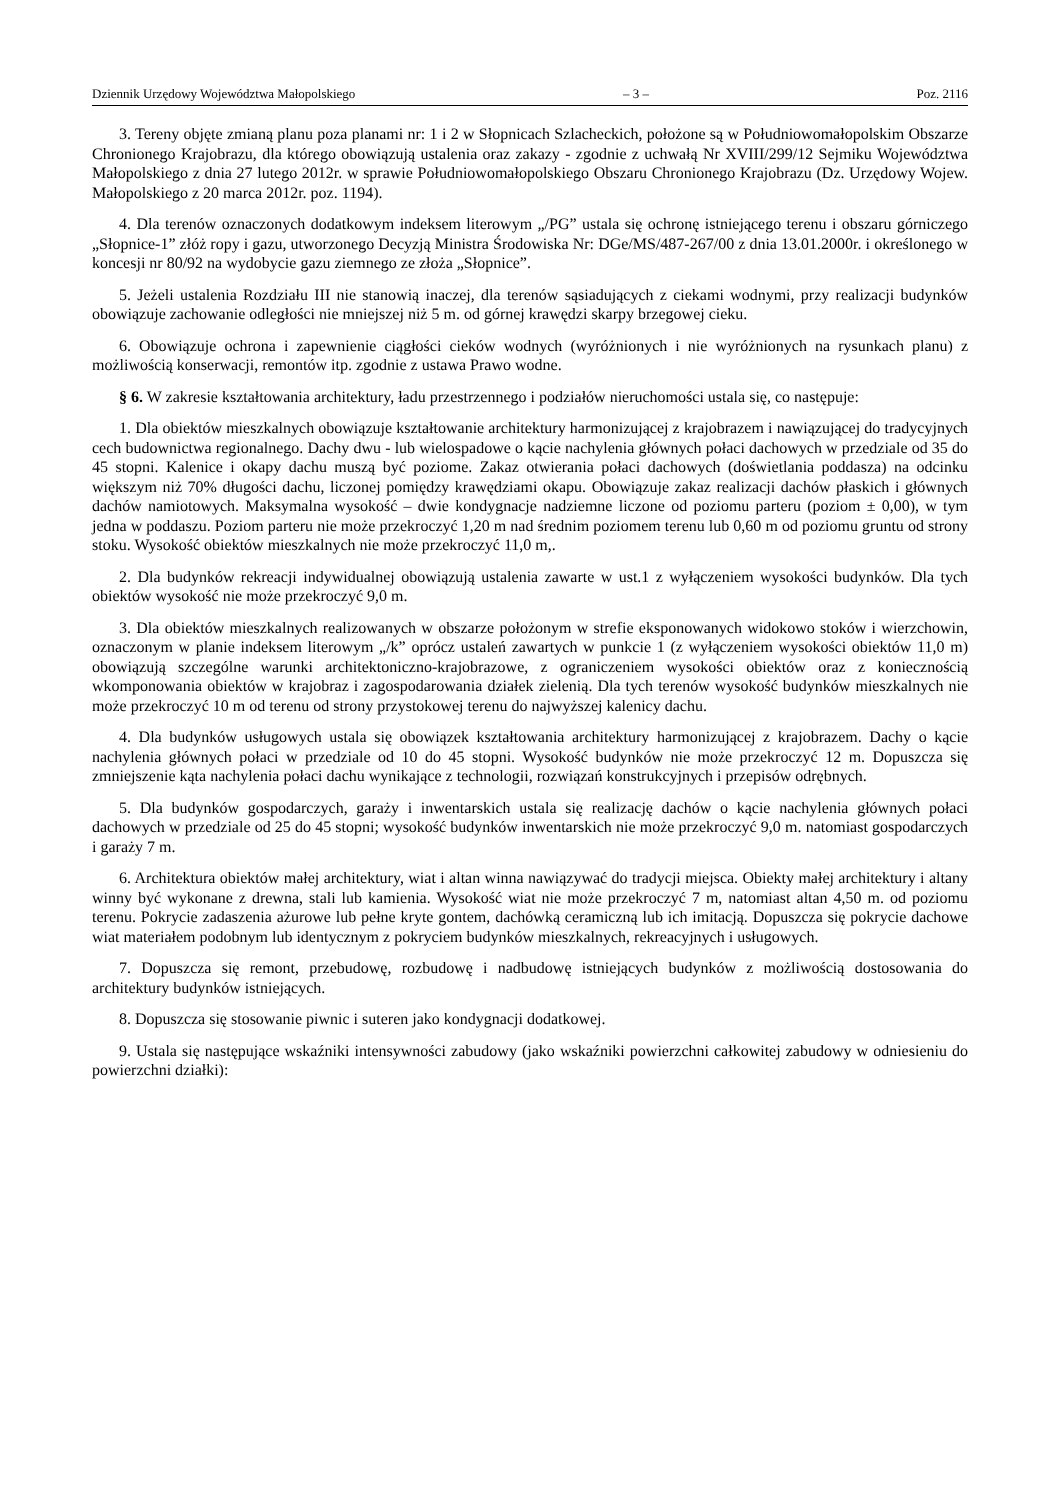Dziennik Urzędowy Województwa Małopolskiego – 3 – Poz. 2116
3. Tereny objęte zmianą planu poza planami nr: 1 i 2 w Słopnicach Szlacheckich, położone są w Południowomałopolskim Obszarze Chronionego Krajobrazu, dla którego obowiązują ustalenia oraz zakazy - zgodnie z uchwałą Nr XVIII/299/12 Sejmiku Województwa Małopolskiego z dnia 27 lutego 2012r. w sprawie Południowomałopolskiego Obszaru Chronionego Krajobrazu (Dz. Urzędowy Wojew. Małopolskiego z 20 marca 2012r. poz. 1194).
4. Dla terenów oznaczonych dodatkowym indeksem literowym „/PG” ustala się ochronę istniejącego terenu i obszaru górniczego „Słopnice-1” złóż ropy i gazu, utworzonego Decyzją Ministra Środowiska Nr: DGe/MS/487-267/00 z dnia 13.01.2000r. i określonego w koncesji nr 80/92 na wydobycie gazu ziemnego ze złoża „Słopnice”.
5. Jeżeli ustalenia Rozdziału III nie stanowią inaczej, dla terenów sąsiadujących z ciekami wodnymi, przy realizacji budynków obowiązuje zachowanie odległości nie mniejszej niż 5 m. od górnej krawędzi skarpy brzegowej cieku.
6. Obowiązuje ochrona i zapewnienie ciągłości cieków wodnych (wyróżnionych i nie wyróżnionych na rysunkach planu) z możliwością konserwacji, remontów itp. zgodnie z ustawa Prawo wodne.
§ 6. W zakresie kształtowania architektury, ładu przestrzennego i podziałów nieruchomości ustala się, co następuje:
1. Dla obiektów mieszkalnych obowiązuje kształtowanie architektury harmonizującej z krajobrazem i nawiązującej do tradycyjnych cech budownictwa regionalnego. Dachy dwu - lub wielospadowe o kącie nachylenia głównych połaci dachowych w przedziale od 35 do 45 stopni. Kalenice i okapy dachu muszą być poziome. Zakaz otwierania połaci dachowych (doświetlania poddasza) na odcinku większym niż 70% długości dachu, liczonej pomiędzy krawędziami okapu. Obowiązuje zakaz realizacji dachów płaskich i głównych dachów namiotowych. Maksymalna wysokość – dwie kondygnacje nadziemne liczone od poziomu parteru (poziom ± 0,00), w tym jedna w poddaszu. Poziom parteru nie może przekroczyć 1,20 m nad średnim poziomem terenu lub 0,60 m od poziomu gruntu od strony stoku. Wysokość obiektów mieszkalnych nie może przekroczyć 11,0 m,.
2. Dla budynków rekreacji indywidualnej obowiązują ustalenia zawarte w ust.1 z wyłączeniem wysokości budynków. Dla tych obiektów wysokość nie może przekroczyć 9,0 m.
3. Dla obiektów mieszkalnych realizowanych w obszarze położonym w strefie eksponowanych widokowo stoków i wierzchowin, oznaczonym w planie indeksem literowym „/k” oprócz ustaleń zawartych w punkcie 1 (z wyłączeniem wysokości obiektów 11,0 m) obowiązują szczególne warunki architektoniczno-krajobrazowe, z ograniczeniem wysokości obiektów oraz z koniecznością wkomponowania obiektów w krajobraz i zagospodarowania działek zielenią. Dla tych terenów wysokość budynków mieszkalnych nie może przekroczyć 10 m od terenu od strony przystokowej terenu do najwyższej kalenicy dachu.
4. Dla budynków usługowych ustala się obowiązek kształtowania architektury harmonizującej z krajobrazem. Dachy o kącie nachylenia głównych połaci w przedziale od 10 do 45 stopni. Wysokość budynków nie może przekroczyć 12 m. Dopuszcza się zmniejszenie kąta nachylenia połaci dachu wynikające z technologii, rozwiązań konstrukcyjnych i przepisów odrębnych.
5. Dla budynków gospodarczych, garaży i inwentarskich ustala się realizację dachów o kącie nachylenia głównych połaci dachowych w przedziale od 25 do 45 stopni; wysokość budynków inwentarskich nie może przekroczyć 9,0 m. natomiast gospodarczych i garaży 7 m.
6. Architektura obiektów małej architektury, wiat i altan winna nawiązywać do tradycji miejsca. Obiekty małej architektury i altany winny być wykonane z drewna, stali lub kamienia. Wysokość wiat nie może przekroczyć 7 m, natomiast altan 4,50 m. od poziomu terenu. Pokrycie zadaszenia ażurowe lub pełne kryte gontem, dachówką ceramiczną lub ich imitacją. Dopuszcza się pokrycie dachowe wiat materiałem podobnym lub identycznym z pokryciem budynków mieszkalnych, rekreacyjnych i usługowych.
7. Dopuszcza się remont, przebudowę, rozbudowę i nadbudowę istniejących budynków z możliwością dostosowania do architektury budynków istniejących.
8. Dopuszcza się stosowanie piwnic i suteren jako kondygnacji dodatkowej.
9. Ustala się następujące wskaźniki intensywności zabudowy (jako wskaźniki powierzchni całkowitej zabudowy w odniesieniu do powierzchni działki):